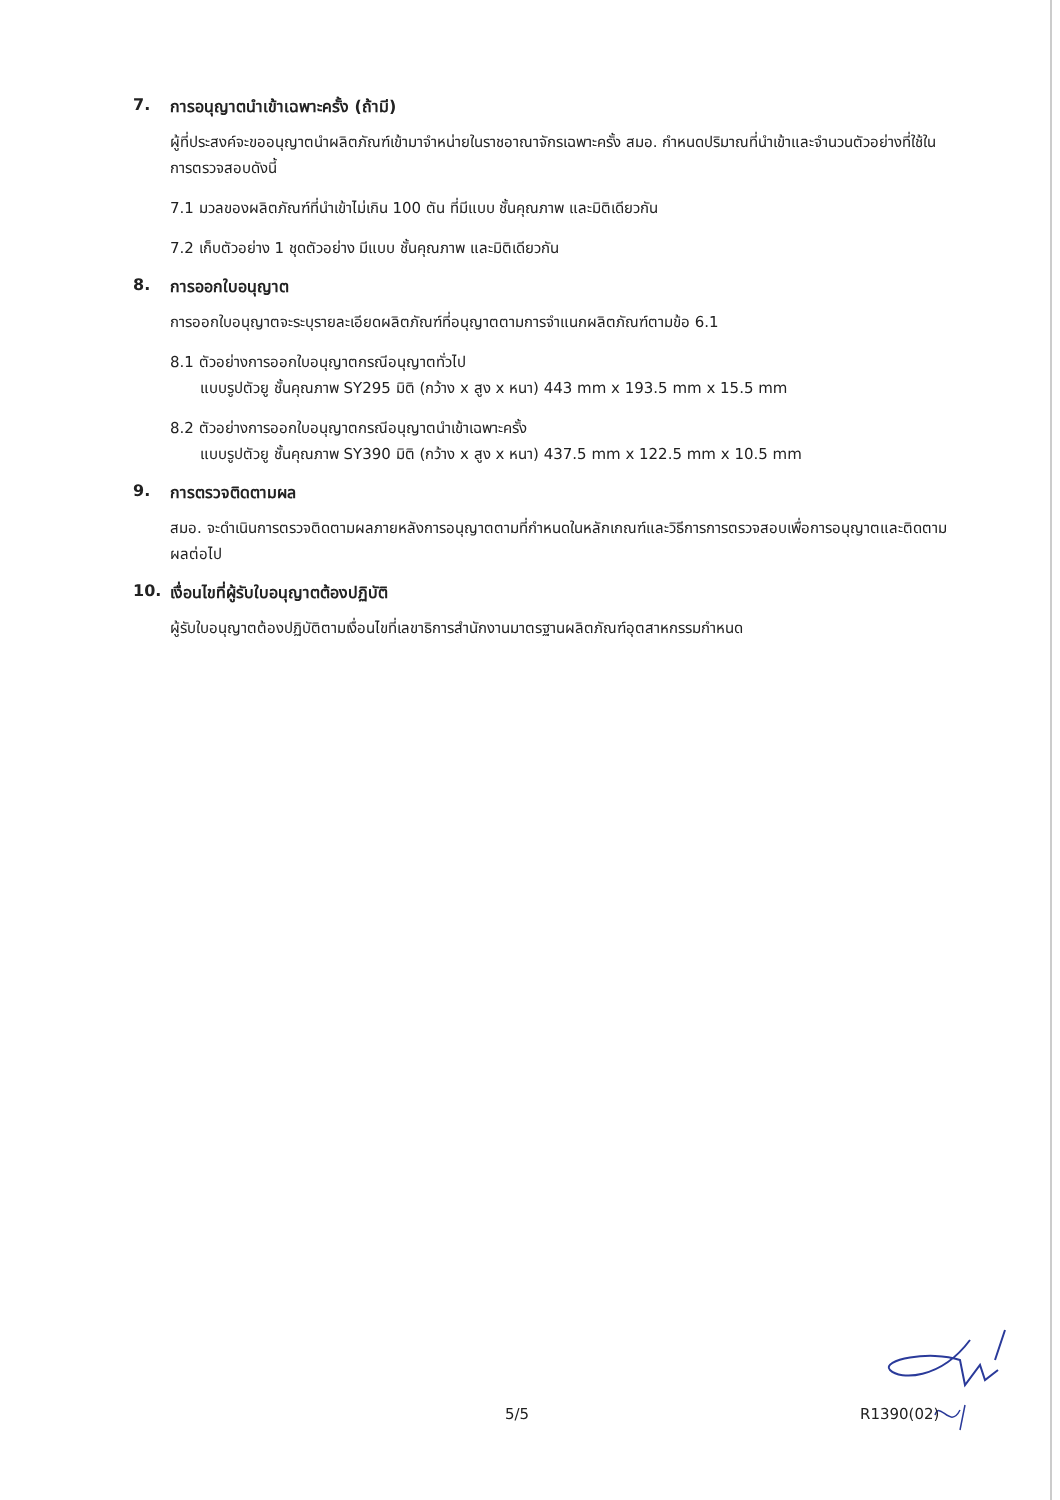7. การอนุญาตนำเข้าเฉพาะครั้ง (ถ้ามี)
ผู้ที่ประสงค์จะขออนุญาตนำผลิตภัณฑ์เข้ามาจำหน่ายในราชอาณาจักรเฉพาะครั้ง สมอ. กำหนดปริมาณที่นำเข้าและจำนวนตัวอย่างที่ใช้ในการตรวจสอบดังนี้
7.1 มวลของผลิตภัณฑ์ที่นำเข้าไม่เกิน 100 ตัน ที่มีแบบ ชั้นคุณภาพ และมิติเดียวกัน
7.2 เก็บตัวอย่าง 1 ชุดตัวอย่าง มีแบบ ชั้นคุณภาพ และมิติเดียวกัน
8. การออกใบอนุญาต
การออกใบอนุญาตจะระบุรายละเอียดผลิตภัณฑ์ที่อนุญาตตามการจำแนกผลิตภัณฑ์ตามข้อ 6.1
8.1 ตัวอย่างการออกใบอนุญาตกรณีอนุญาตทั่วไป
แบบรูปตัวยู ชั้นคุณภาพ SY295 มิติ (กว้าง x สูง x หนา) 443 mm x 193.5 mm x 15.5 mm
8.2 ตัวอย่างการออกใบอนุญาตกรณีอนุญาตนำเข้าเฉพาะครั้ง
แบบรูปตัวยู ชั้นคุณภาพ SY390 มิติ (กว้าง x สูง x หนา) 437.5 mm x 122.5 mm x 10.5 mm
9. การตรวจติดตามผล
สมอ. จะดำเนินการตรวจติดตามผลภายหลังการอนุญาตตามที่กำหนดในหลักเกณฑ์และวิธีการการตรวจสอบเพื่อการอนุญาตและติดตามผลต่อไป
10. เงื่อนไขที่ผู้รับใบอนุญาตต้องปฏิบัติ
ผู้รับใบอนุญาตต้องปฏิบัติตามเงื่อนไขที่เลขาธิการสำนักงานมาตรฐานผลิตภัณฑ์อุตสาหกรรมกำหนด
5/5 R1390(02)